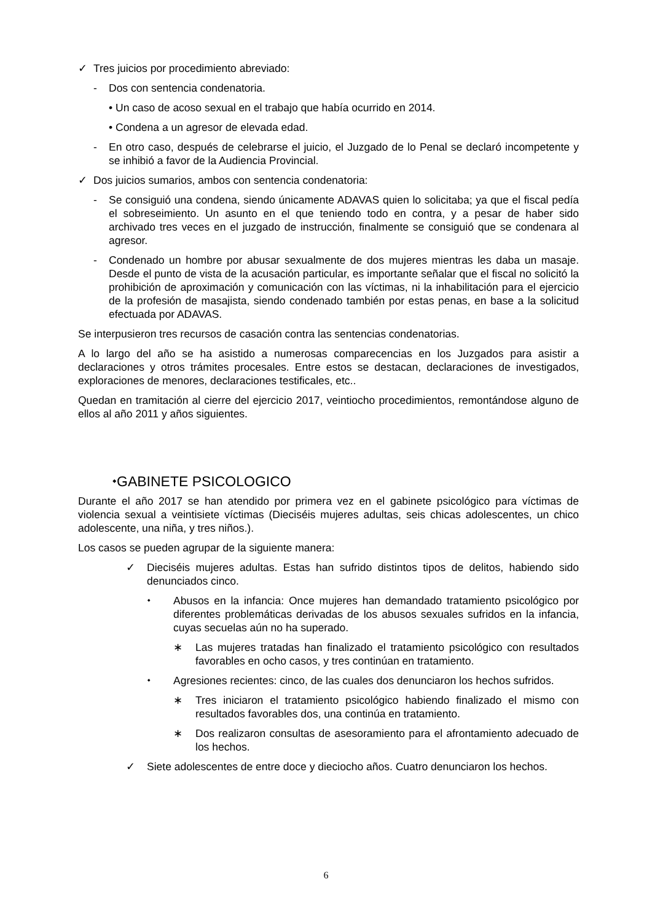✓ Tres juicios por procedimiento abreviado:
- Dos con sentencia condenatoria.
• Un caso de acoso sexual en el trabajo que había ocurrido en 2014.
• Condena a un agresor de elevada edad.
- En otro caso, después de celebrarse el juicio, el Juzgado de lo Penal se declaró incompetente y se inhibió a favor de la Audiencia Provincial.
✓ Dos juicios sumarios, ambos con sentencia condenatoria:
- Se consiguió una condena, siendo únicamente ADAVAS quien lo solicitaba; ya que el fiscal pedía el sobreseimiento. Un asunto en el que teniendo todo en contra, y a pesar de haber sido archivado tres veces en el juzgado de instrucción, finalmente se consiguió que se condenara al agresor.
- Condenado un hombre por abusar sexualmente de dos mujeres mientras les daba un masaje. Desde el punto de vista de la acusación particular, es importante señalar que el fiscal no solicitó la prohibición de aproximación y comunicación con las víctimas, ni la inhabilitación para el ejercicio de la profesión de masajista, siendo condenado también por estas penas, en base a la solicitud efectuada por ADAVAS.
Se interpusieron tres recursos de casación contra las sentencias condenatorias.
A lo largo del año se ha asistido a numerosas comparecencias en los Juzgados para asistir a declaraciones y otros trámites procesales. Entre estos se destacan, declaraciones de investigados, exploraciones de menores, declaraciones testificales, etc..
Quedan en tramitación al cierre del ejercicio 2017, veintiocho procedimientos, remontándose alguno de ellos al año 2011 y años siguientes.
⬩GABINETE PSICOLOGICO
Durante el año 2017 se han atendido por primera vez en el gabinete psicológico para víctimas de violencia sexual a veintisiete víctimas (Dieciséis mujeres adultas, seis chicas adolescentes, un chico adolescente, una niña, y tres niños.).
Los casos se pueden agrupar de la siguiente manera:
✓ Dieciséis mujeres adultas. Estas han sufrido distintos tipos de delitos, habiendo sido denunciados cinco.
⬩ Abusos en la infancia: Once mujeres han demandado tratamiento psicológico por diferentes problemáticas derivadas de los abusos sexuales sufridos en la infancia, cuyas secuelas aún no ha superado.
∗ Las mujeres tratadas han finalizado el tratamiento psicológico con resultados favorables en ocho casos, y tres continúan en tratamiento.
⬩ Agresiones recientes: cinco, de las cuales dos denunciaron los hechos sufridos.
∗ Tres iniciaron el tratamiento psicológico habiendo finalizado el mismo con resultados favorables dos, una continúa en tratamiento.
∗ Dos realizaron consultas de asesoramiento para el afrontamiento adecuado de los hechos.
✓ Siete adolescentes de entre doce y dieciocho años. Cuatro denunciaron los hechos.
6